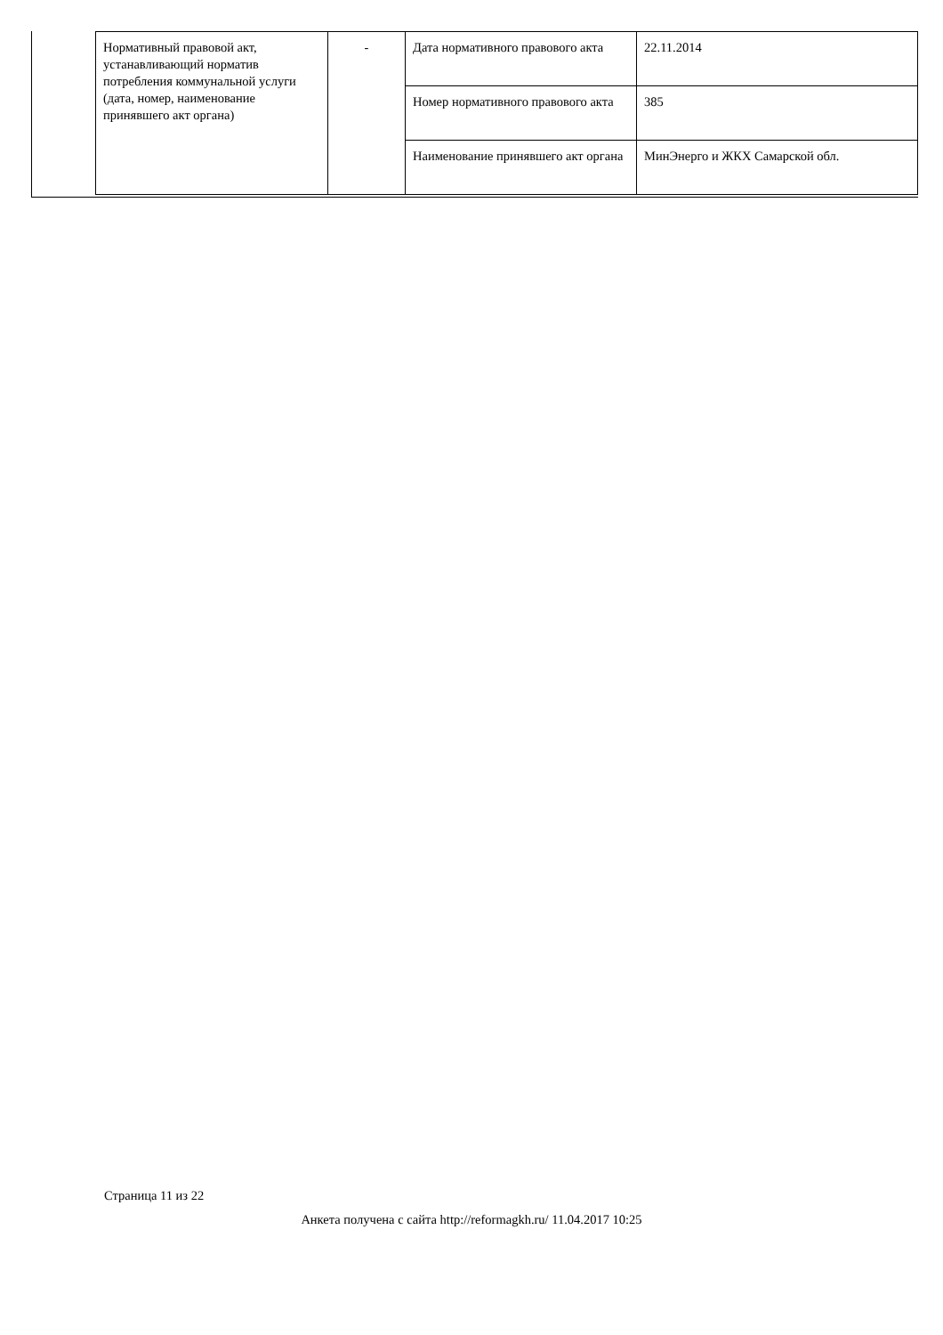| Нормативный правовой акт, устанавливающий норматив потребления коммунальной услуги (дата, номер, наименование принявшего акт органа) | - | Дата нормативного правового акта | 22.11.2014 |
| | | Номер нормативного правового акта | 385 |
| | | Наименование принявшего акт органа | МинЭнерго и ЖКХ Самарской обл. |
Страница 11 из 22
Анкета получена с сайта http://reformagkh.ru/ 11.04.2017 10:25